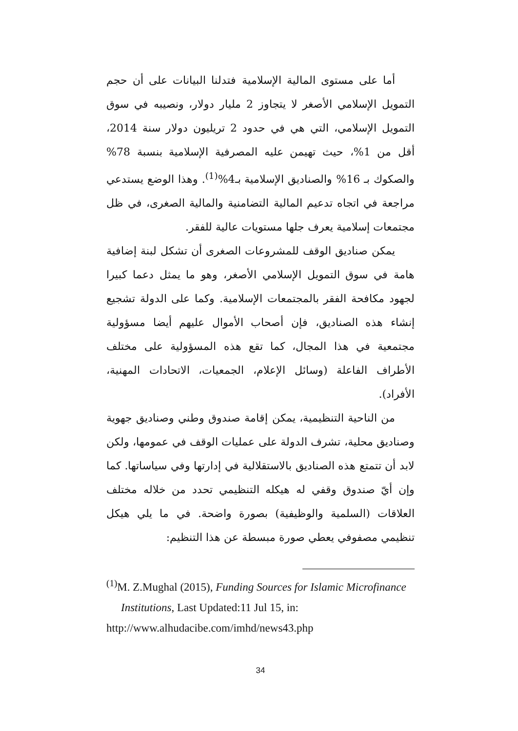أما على مستوى المالية الإسلامية فتدلنا البيانات على أن حجم التمويل الإسلامي الأصغر لا يتجاوز 2 مليار دولار، ونصيبه في سوق التمويل الإسلامي، التي هي في حدود 2 تريليون دولار سنة 2014، أقل من 1%، حيث تهيمن عليه المصرفية الإسلامية بنسبة 78% والصكوك بـ 16% والصناديق الإسلامية بـ4%<sup>(1)</sup>. وهذا الوضع يستدعي مراجعة في اتجاه تدعيم المالية التضامنية والمالية الصغرى، في ظل مجتمعات إسلامية يعرف جلها مستويات عالية للفقر.
يمكن صناديق الوقف للمشروعات الصغرى أن تشكل لبنة إضافية هامة في سوق التمويل الإسلامي الأصغر، وهو ما يمثل دعما كبيرا لجهود مكافحة الفقر بالمجتمعات الإسلامية. وكما على الدولة تشجيع إنشاء هذه الصناديق، فإن أصحاب الأموال عليهم أيضا مسؤولية مجتمعية في هذا المجال، كما تقع هذه المسؤولية على مختلف الأطراف الفاعلة (وسائل الإعلام، الجمعيات، الاتحادات المهنية، الأفراد).
من الناحية التنظيمية، يمكن إقامة صندوق وطني وصناديق جهوية وصناديق محلية، تشرف الدولة على عمليات الوقف في عمومها، ولكن لابد أن تتمتع هذه الصناديق بالاستقلالية في إدارتها وفي سياساتها. كما وإن أيّ صندوق وقفي له هيكله التنظيمي تحدد من خلاله مختلف العلاقات (السلمية والوظيفية) بصورة واضحة. في ما يلي هيكل تنظيمي مصفوفي يعطي صورة مبسطة عن هذا التنظيم:
<sup>(1)</sup> M. Z.Mughal (2015), Funding Sources for Islamic Microfinance
Institutions, Last Updated:11 Jul 15, in:
http://www.alhudacibe.com/imhd/news43.php
34